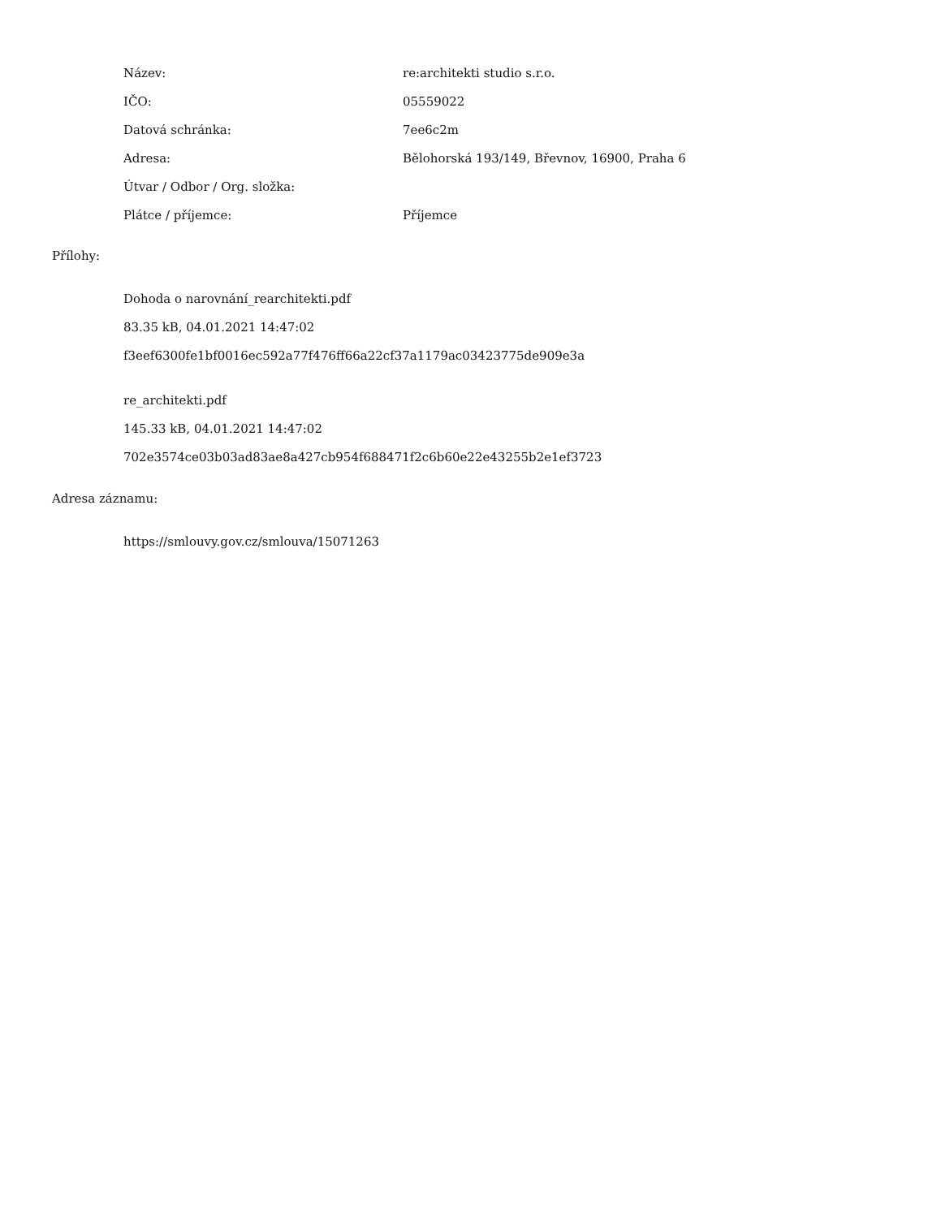| Název: | re:architekti studio s.r.o. |
| IČO: | 05559022 |
| Datová schránka: | 7ee6c2m |
| Adresa: | Bělohorská 193/149, Břevnov, 16900, Praha 6 |
| Útvar / Odbor / Org. složka: | |
| Plátce / příjemce: | Příjemce |
Přílohy:
Dohoda o narovnání_rearchitekti.pdf
83.35 kB, 04.01.2021 14:47:02
f3eef6300fe1bf0016ec592a77f476ff66a22cf37a1179ac03423775de909e3a
re_architekti.pdf
145.33 kB, 04.01.2021 14:47:02
702e3574ce03b03ad83ae8a427cb954f688471f2c6b60e22e43255b2e1ef3723
Adresa záznamu:
https://smlouvy.gov.cz/smlouva/15071263